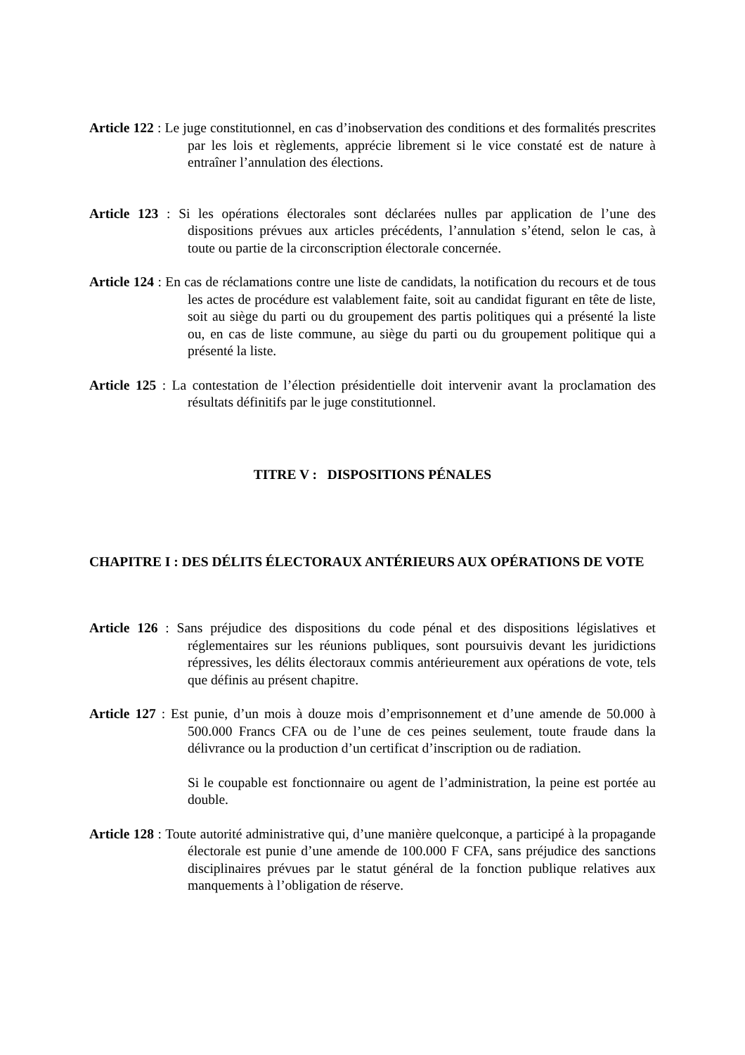Article 122 : Le juge constitutionnel, en cas d’inobservation des conditions et des formalités prescrites par les lois et règlements, apprécie librement si le vice constaté est de nature à entraîner l’annulation des élections.
Article 123 : Si les opérations électorales sont déclarées nulles par application de l’une des dispositions prévues aux articles précédents, l’annulation s’étend, selon le cas, à toute ou partie de la circonscription électorale concernée.
Article 124 : En cas de réclamations contre une liste de candidats, la notification du recours et de tous les actes de procédure est valablement faite, soit au candidat figurant en tête de liste, soit au siège du parti ou du groupement des partis politiques qui a présenté la liste ou, en cas de liste commune, au siège du parti ou du groupement politique qui a présenté la liste.
Article 125 : La contestation de l’élection présidentielle doit intervenir avant la proclamation des résultats définitifs par le juge constitutionnel.
TITRE V : DISPOSITIONS PÉNALES
CHAPITRE I : DES DÉLITS ÉLECTORAUX ANTÉRIEURS AUX OPÉRATIONS DE VOTE
Article 126 : Sans préjudice des dispositions du code pénal et des dispositions législatives et réglementaires sur les réunions publiques, sont poursuivis devant les juridictions répressives, les délits électoraux commis antérieurement aux opérations de vote, tels que définis au présent chapitre.
Article 127 : Est punie, d’un mois à douze mois d’emprisonnement et d’une amende de 50.000 à 500.000 Francs CFA ou de l’une de ces peines seulement, toute fraude dans la délivrance ou la production d’un certificat d’inscription ou de radiation.
Si le coupable est fonctionnaire ou agent de l’administration, la peine est portée au double.
Article 128 : Toute autorité administrative qui, d’une manière quelconque, a participé à la propagande électorale est punie d’une amende de 100.000 F CFA, sans préjudice des sanctions disciplinaires prévues par le statut général de la fonction publique relatives aux manquements à l’obligation de réserve.